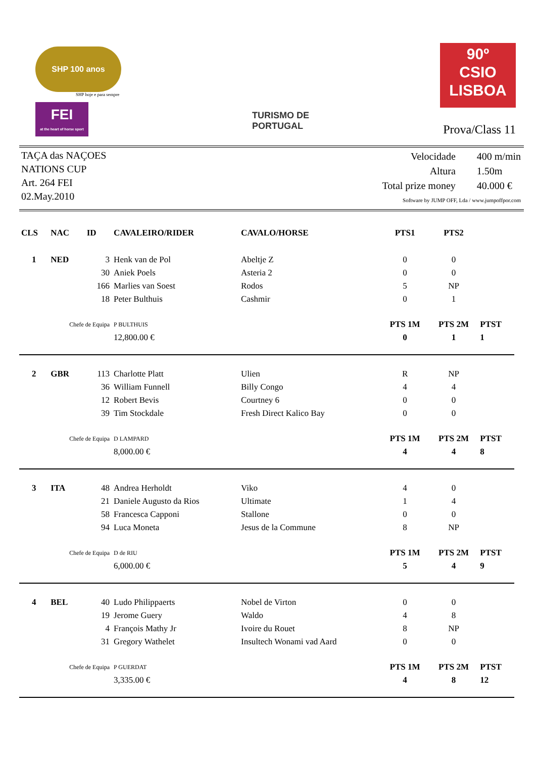SHP 100 anos
SHP hoje e para sempre
FEI
at the heart of horse sport
TURISMO DE
PORTUGAL
90º
CSIO
LISBOA
Prova/Class 11
TAÇA das NAÇOES
NATIONS CUP
Art. 264 FEI
02.May.2010
| Velocidade | 400 m/min |
| Altura | 1.50m |
| Total prize money | 40.000 € |
| Software by JUMP OFF, Lda / www.jumpoffpor.com | |
| CLS | NAC | ID | CAVALEIRO/RIDER | CAVALO/HORSE | PTS1 | PTS2 | |
| --- | --- | --- | --- | --- | --- | --- | --- |
| 1 | NED | 3 | Henk van de Pol | Abeltje Z | 0 | 0 | |
| | | 30 | Aniek Poels | Asteria 2 | 0 | 0 | |
| | | 166 | Marlies van Soest | Rodos | 5 | NP | |
| | | 18 | Peter Bulthuis | Cashmir | 0 | 1 | |
| | Chefe de Equipa | | P BULTHUIS | | PTS 1M | PTS 2M | PTST |
| | | | 12,800.00 € | | 0 | 1 | 1 |
| 2 | GBR | 113 | Charlotte Platt | Ulien | R | NP | |
| | | 36 | William Funnell | Billy Congo | 4 | 4 | |
| | | 12 | Robert Bevis | Courtney 6 | 0 | 0 | |
| | | 39 | Tim Stockdale | Fresh Direct Kalico Bay | 0 | 0 | |
| | Chefe de Equipa | | D LAMPARD | | PTS 1M | PTS 2M | PTST |
| | | | 8,000.00 € | | 4 | 4 | 8 |
| 3 | ITA | 48 | Andrea Herholdt | Viko | 4 | 0 | |
| | | 21 | Daniele Augusto da Rios | Ultimate | 1 | 4 | |
| | | 58 | Francesca Capponi | Stallone | 0 | 0 | |
| | | 94 | Luca Moneta | Jesus de la Commune | 8 | NP | |
| | Chefe de Equipa | | D de RIU | | PTS 1M | PTS 2M | PTST |
| | | | 6,000.00 € | | 5 | 4 | 9 |
| 4 | BEL | 40 | Ludo Philippaerts | Nobel de Virton | 0 | 0 | |
| | | 19 | Jerome Guery | Waldo | 4 | 8 | |
| | | 4 | François Mathy Jr | Ivoire du Rouet | 8 | NP | |
| | | 31 | Gregory Wathelet | Insultech Wonami vad Aard | 0 | 0 | |
| | Chefe de Equipa | | P GUERDAT | | PTS 1M | PTS 2M | PTST |
| | | | 3,335.00 € | | 4 | 8 | 12 |